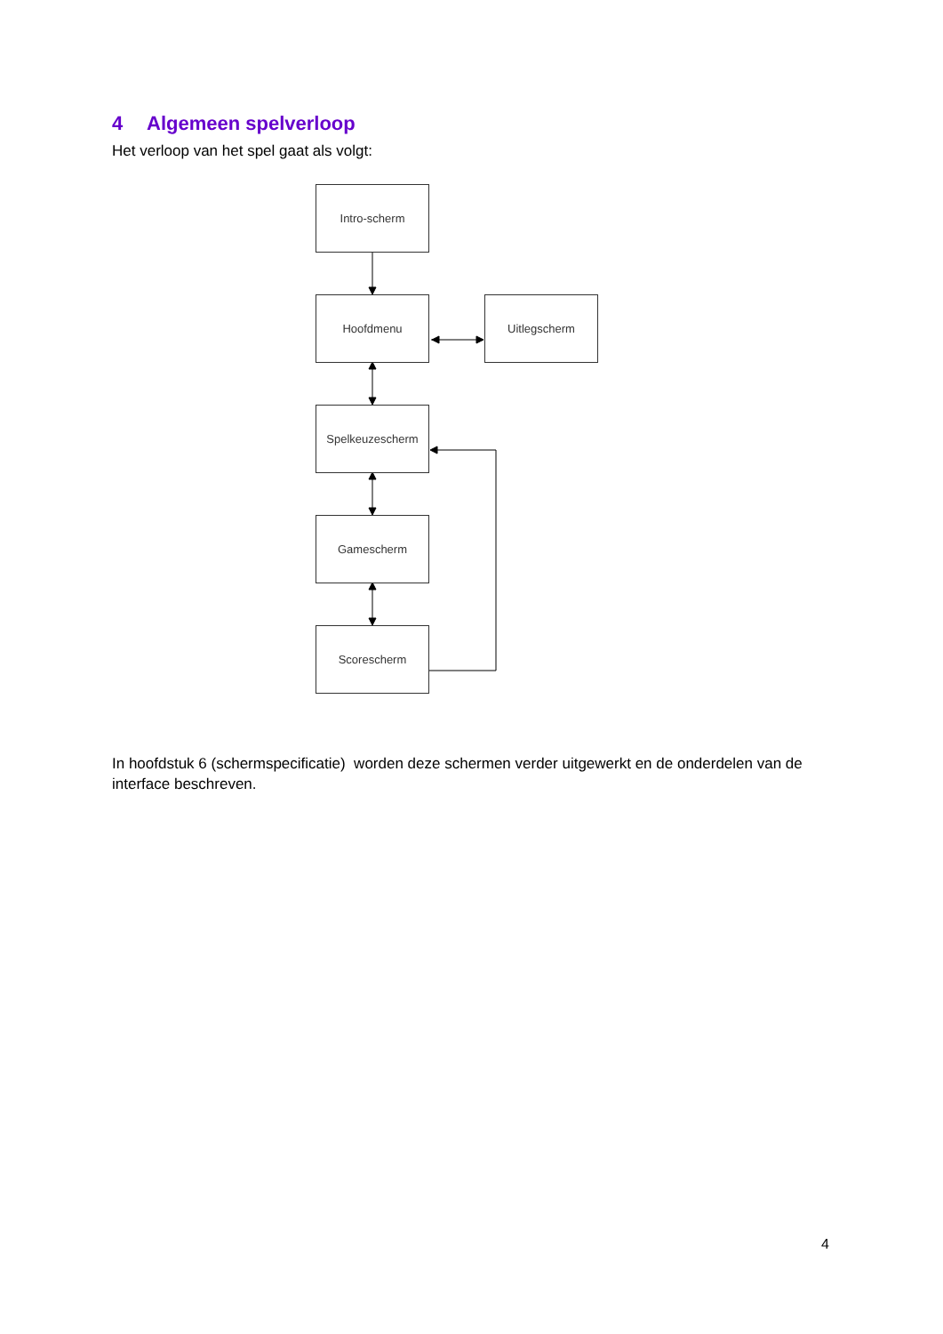4 Algemeen spelverloop
Het verloop van het spel gaat als volgt:
Intro-scherm
Hoofdmenu Uitlegscherm
Spelkeuzescherm
Gamescherm
Scorescherm
In hoofdstuk 6 (schermspecificatie) worden deze schermen verder uitgewerkt en de onderdelen van de interface beschreven.
4